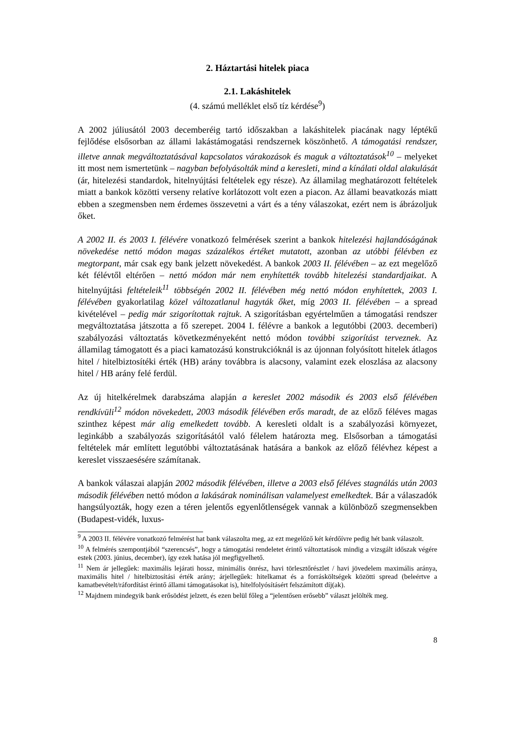2. Háztartási hitelek piaca
2.1. Lakáshitelek
(4. számú melléklet első tíz kérdése<sup>9</sup>)
A 2002 júliusától 2003 decemberéig tartó időszakban a lakáshitelek piacának nagy léptékű fejlődése elsősorban az állami lakástámogatási rendszernek köszönhető. A támogatási rendszer, illetve annak megváltoztatásával kapcsolatos várakozások és maguk a változtatások<sup>10</sup> – melyeket itt most nem ismertetünk – nagyban befolyásolták mind a keresleti, mind a kínálati oldal alakulását (ár, hitelezési standardok, hitelnyújtási feltételek egy része). Az államilag meghatározott feltételek miatt a bankok közötti verseny relatíve korlátozott volt ezen a piacon. Az állami beavatkozás miatt ebben a szegmensben nem érdemes összevetni a várt és a tény válaszokat, ezért nem is ábrázoljuk őket.
A 2002 II. és 2003 I. félévére vonatkozó felmérések szerint a bankok hitelezési hajlandóságának növekedése nettó módon magas százalékos értéket mutatott, azonban az utóbbi félévben ez megtorpant, már csak egy bank jelzett növekedést. A bankok 2003 II. félévében – az ezt megelőző két félévtől eltérően – nettó módon már nem enyhítették tovább hitelezési standardjaikat. A hitelnyújtási feltételeik<sup>11</sup> többségén 2002 II. félévében még nettó módon enyhítettek, 2003 I. félévében gyakorlatilag közel változatlanul hagyták őket, míg 2003 II. félévében – a spread kivételével – pedig már szigorítottak rajtuk. A szigorításban egyértelműen a támogatási rendszer megváltoztatása játszotta a fő szerepet. 2004 I. félévre a bankok a legutóbbi (2003. decemberi) szabályozási változtatás következményeként nettó módon további szigorítást terveznek. Az államilag támogatott és a piaci kamatozású konstrukcióknál is az újonnan folyósított hitelek átlagos hitel / hitelbiztosítéki érték (HB) arány továbbra is alacsony, valamint ezek eloszlása az alacsony hitel / HB arány felé ferdül.
Az új hitelkérelmek darabszáma alapján a kereslet 2002 második és 2003 első félévében rendkívüli<sup>12</sup> módon növekedett, 2003 második félévében erős maradt, de az előző féléves magas szinthez képest már alig emelkedett tovább. A keresleti oldalt is a szabályozási környezet, leginkább a szabályozás szigorításától való félelem határozta meg. Elsősorban a támogatási feltételek már említett legutóbbi változtatásának hatására a bankok az előző félévhez képest a kereslet visszaesésére számítanak.
A bankok válaszai alapján 2002 második félévében, illetve a 2003 első féléves stagnálás után 2003 második félévében nettó módon a lakásárak nominálisan valamelyest emelkedtek. Bár a válaszadók hangsúlyozták, hogy ezen a téren jelentős egyenlőtlenségek vannak a különböző szegmensekben (Budapest-vidék, luxus-
<sup>9</sup> A 2003 II. félévére vonatkozó felmérést hat bank válaszolta meg, az ezt megelőző két kérdőívre pedig hét bank válaszolt.
<sup>10</sup> A felmérés szempontjából “szerencsés”, hogy a támogatási rendeletet érintő változtatások mindig a vizsgált időszak végére estek (2003. június, december), így ezek hatása jól megfigyelhető.
<sup>11</sup> Nem ár jellegűek: maximális lejárati hossz, minimális önrész, havi törlesztőrészlet / havi jövedelem maximális aránya, maximális hitel / hitelbiztosítási érték arány; árjellegűek: hitelkamat és a forrásköltségek közötti spread (beleértve a kamatbevételt/ráfordítást érintő állami támogatásokat is), hitelfolyósításért felszámított díj(ak).
<sup>12</sup> Majdnem mindegyik bank erősödést jelzett, és ezen belül főleg a “jelentősen erősebb” választ jelölték meg.
8